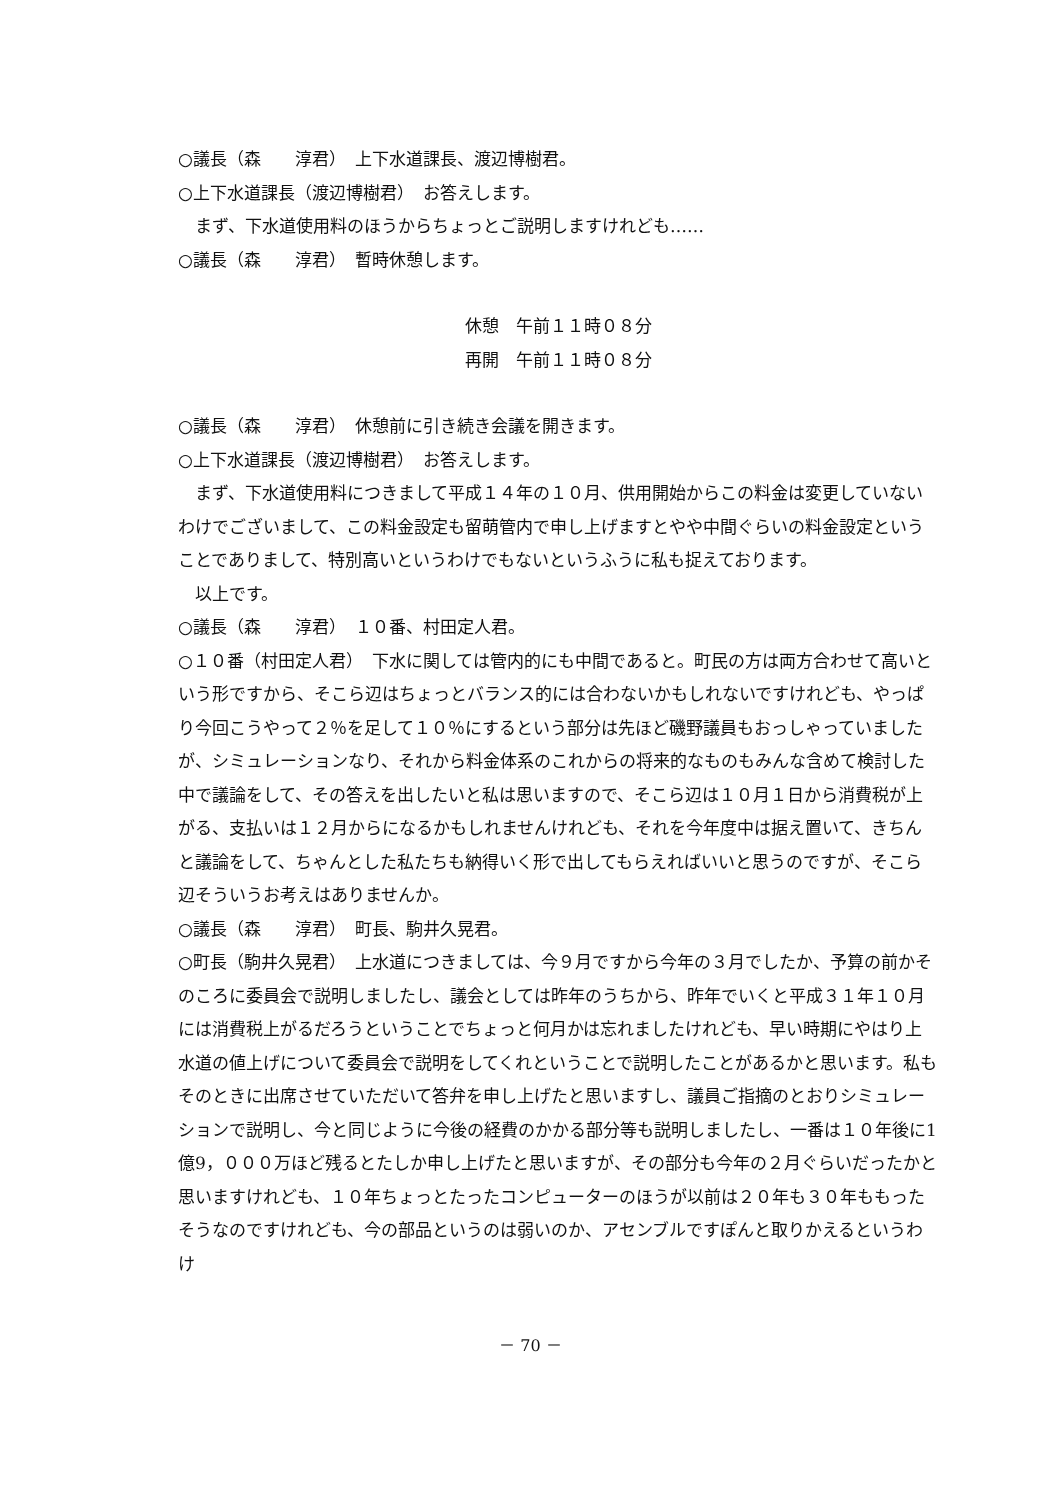○議長（森　　淳君）　上下水道課長、渡辺博樹君。
○上下水道課長（渡辺博樹君）　お答えします。
　まず、下水道使用料のほうからちょっとご説明しますけれども……
○議長（森　　淳君）　暫時休憩します。
休憩　午前１１時０８分
再開　午前１１時０８分
○議長（森　　淳君）　休憩前に引き続き会議を開きます。
○上下水道課長（渡辺博樹君）　お答えします。
　まず、下水道使用料につきまして平成１４年の１０月、供用開始からこの料金は変更していないわけでございまして、この料金設定も留萌管内で申し上げますとやや中間ぐらいの料金設定ということでありまして、特別高いというわけでもないというふうに私も捉えております。
　以上です。
○議長（森　　淳君）　１０番、村田定人君。
○１０番（村田定人君）　下水に関しては管内的にも中間であると。町民の方は両方合わせて高いという形ですから、そこら辺はちょっとバランス的には合わないかもしれないですけれども、やっぱり今回こうやって２％を足して１０％にするという部分は先ほど磯野議員もおっしゃっていましたが、シミュレーションなり、それから料金体系のこれからの将来的なものもみんな含めて検討した中で議論をして、その答えを出したいと私は思いますので、そこら辺は１０月１日から消費税が上がる、支払いは１２月からになるかもしれませんけれども、それを今年度中は据え置いて、きちんと議論をして、ちゃんとした私たちも納得いく形で出してもらえればいいと思うのですが、そこら辺そういうお考えはありませんか。
○議長（森　　淳君）　町長、駒井久晃君。
○町長（駒井久晃君）　上水道につきましては、今９月ですから今年の３月でしたか、予算の前かそのころに委員会で説明しましたし、議会としては昨年のうちから、昨年でいくと平成３１年１０月には消費税上がるだろうということでちょっと何月かは忘れましたけれども、早い時期にやはり上水道の値上げについて委員会で説明をしてくれということで説明したことがあるかと思います。私もそのときに出席させていただいて答弁を申し上げたと思いますし、議員ご指摘のとおりシミュレーションで説明し、今と同じように今後の経費のかかる部分等も説明しましたし、一番は１０年後に1億9，０００万ほど残るとたしか申し上げたと思いますが、その部分も今年の２月ぐらいだったかと思いますけれども、１０年ちょっとたったコンピューターのほうが以前は２０年も３０年ももったそうなのですけれども、今の部品というのは弱いのか、アセンブルですぽんと取りかえるというわけ
－ 70 －